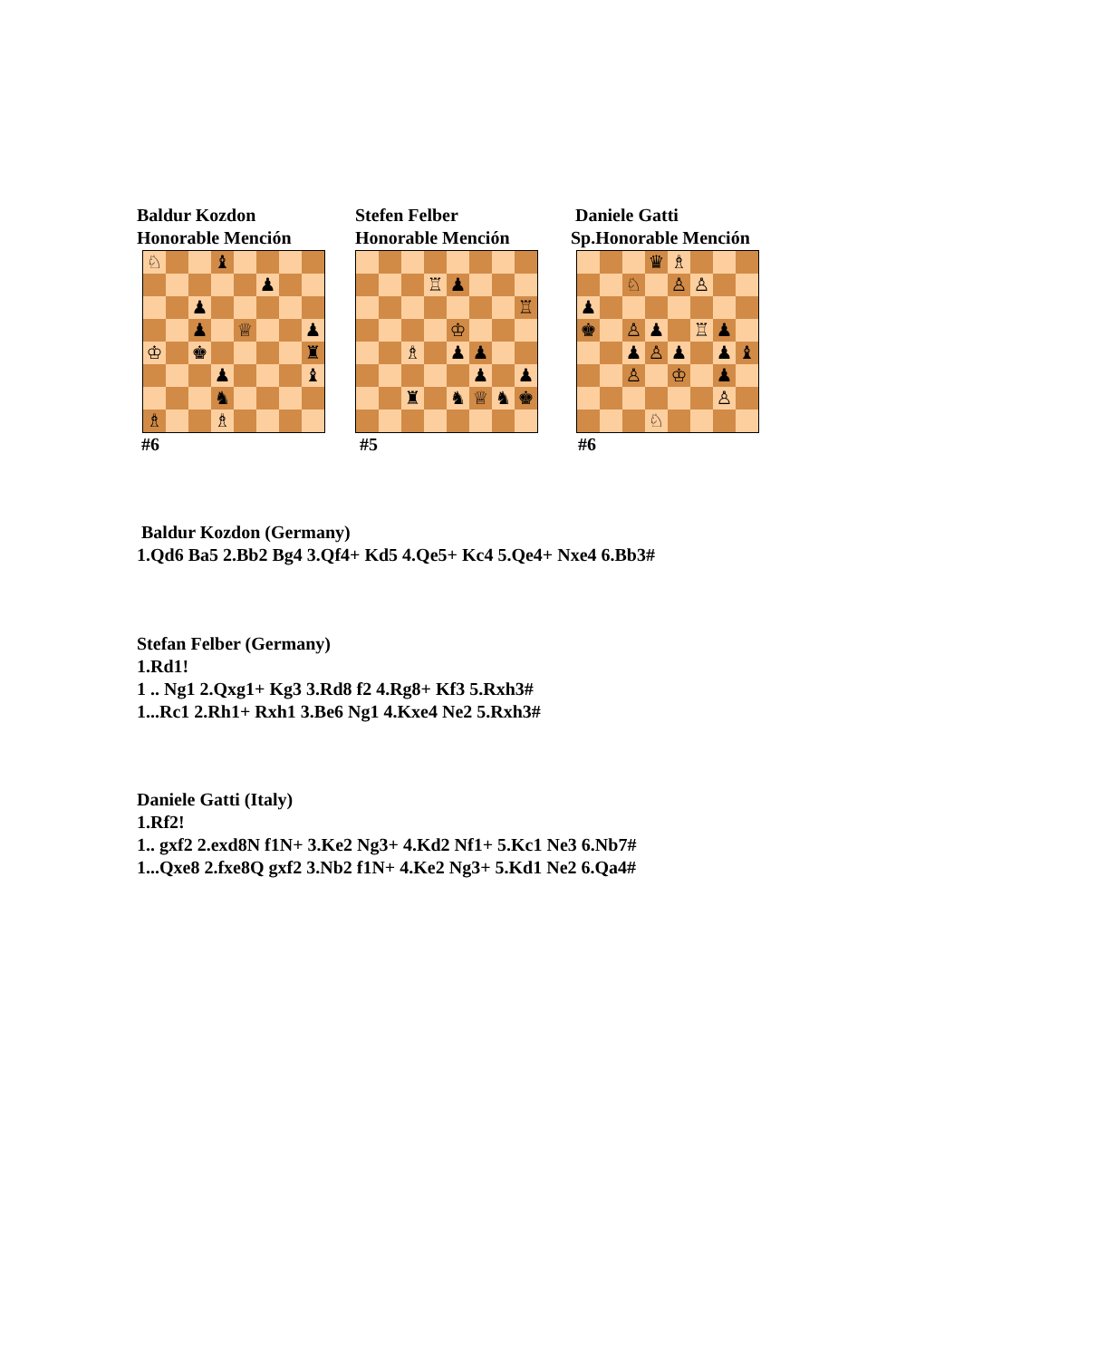Baldur Kozdon
Honorable Mención
| ♘ | | | ♝ | | | | |
| | | | | | ♟ | | |
| | | ♟ | | | | | |
| | | ♟ | | ♕ | | | ♟ |
| ♔ | | ♚ | | | | | ♜ |
| | | | ♟ | | | | ♝ |
| | | | ♞ | | | | |
| ♗ | | | ♗ | | | | |
#6
Stefen Felber
Honorable Mención
| | | | ♖ | ♟ | | | |
| | | | | | | | ♖ |
| | | | | ♔ | | | |
| | | ♗ | | ♟ | ♟ | | |
| | | | | | ♟ | | ♟ |
| | | ♜ | | ♞ | ♕ | ♞ | ♚ |
#5
Daniele Gatti
Sp.Honorable Mención
| | | | ♛ | ♗ | | | |
| | | ♘ | | ♙ | ♙ | | |
| ♟ | | | | | | | |
| ♚ | | ♙ | ♟ | | ♖ | ♟ | |
| | | ♟ | ♙ | ♟ | | ♟ | ♝ |
| | | ♙ | | ♔ | | ♟ | |
| | | | | | | ♙ | |
| | | | ♘ | | | | |
#6
Baldur Kozdon (Germany)
1.Qd6 Ba5 2.Bb2 Bg4 3.Qf4+ Kd5 4.Qe5+ Kc4 5.Qe4+ Nxe4 6.Bb3#
Stefan Felber (Germany)
1.Rd1!
1 .. Ng1 2.Qxg1+ Kg3 3.Rd8 f2 4.Rg8+ Kf3 5.Rxh3#
1...Rc1 2.Rh1+ Rxh1 3.Be6 Ng1 4.Kxe4 Ne2 5.Rxh3#
Daniele Gatti (Italy)
1.Rf2!
1.. gxf2 2.exd8N f1N+ 3.Ke2 Ng3+ 4.Kd2 Nf1+ 5.Kc1 Ne3 6.Nb7#
1...Qxe8 2.fxe8Q gxf2 3.Nb2 f1N+ 4.Ke2 Ng3+ 5.Kd1 Ne2 6.Qa4#